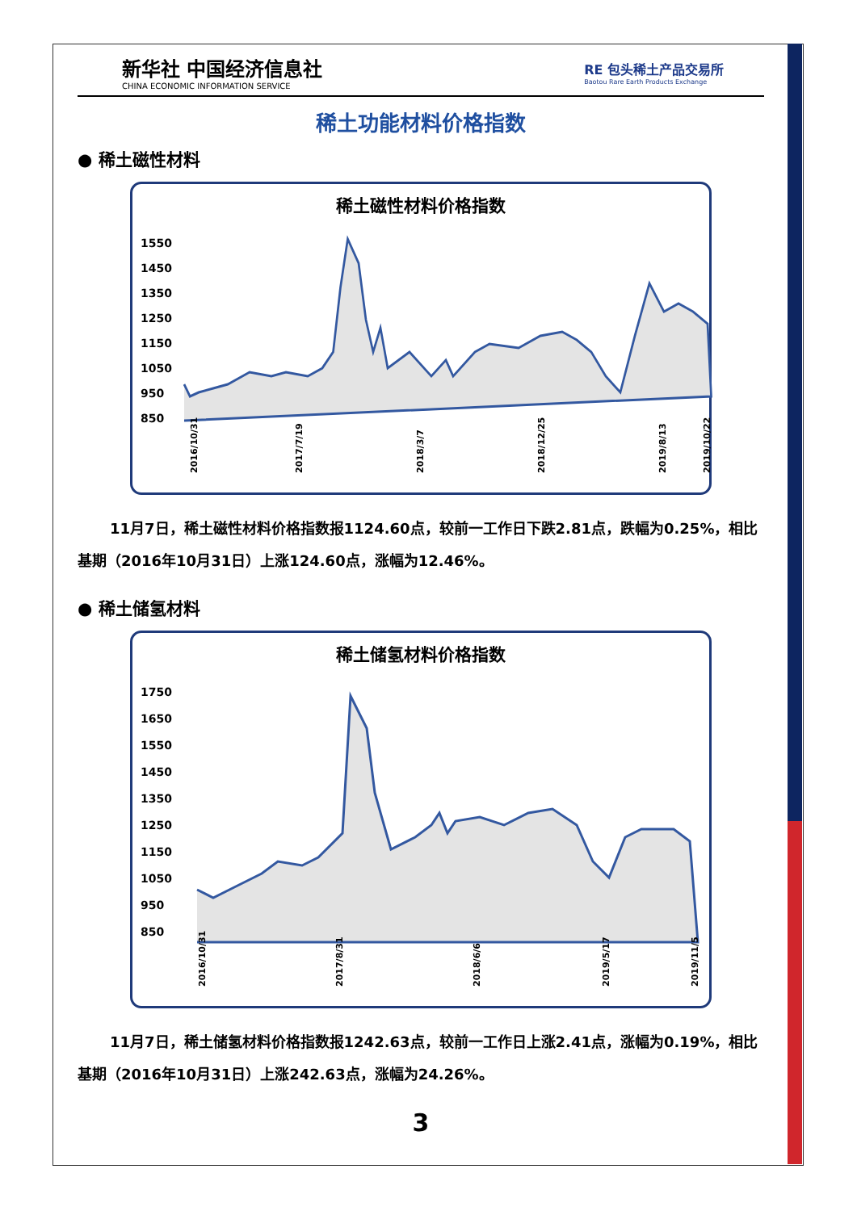新华社 中国经济信息社
CHINA ECONOMIC INFORMATION SERVICE
RE 包头稀土产品交易所
Baotou Rare Earth Products Exchange
稀土功能材料价格指数
● 稀土磁性材料
稀土磁性材料价格指数
1550
1450
1350
1250
1150
1050
950
850
2016/10/31
2017/7/19
2018/3/7
2018/12/25
2019/8/13
2019/10/22
11月7日，稀土磁性材料价格指数报1124.60点，较前一工作日下跌2.81点，跌幅为0.25%，相比基期（2016年10月31日）上涨124.60点，涨幅为12.46%。
● 稀土储氢材料
稀土储氢材料价格指数
1750
1650
1550
1450
1350
1250
1150
1050
950
850
2016/10/31
2017/8/31
2018/6/6
2019/5/17
2019/11/5
11月7日，稀土储氢材料价格指数报1242.63点，较前一工作日上涨2.41点，涨幅为0.19%，相比基期（2016年10月31日）上涨242.63点，涨幅为24.26%。
3